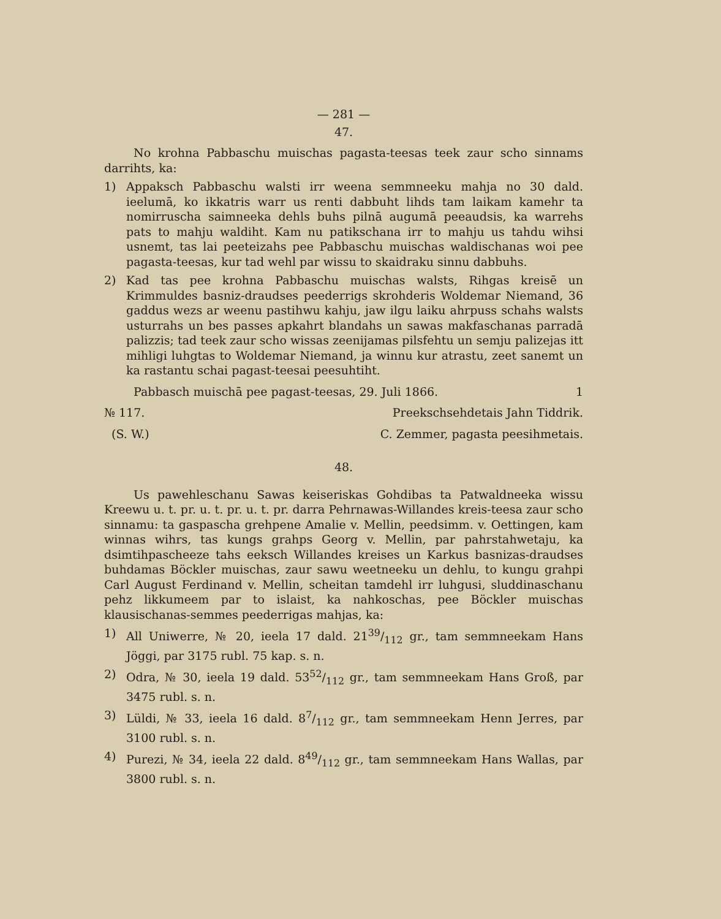— 281 —
47.
No krohna Pabbaschu muischas pagasta-teesas teek zaur scho sinnams darrihts, ka:
1) Appaksch Pabbaschu walsti irr weena semmneeku mahja no 30 dald. ieelumā, ko ikkatris warr us renti dabbuht lihds tam laikam kamehr ta nomirruscha saimneeka dehls buhs pilnā augumā peeaudsis, ka warrehs pats to mahju waldiht. Kam nu patikschana irr to mahju us tahdu wihsi usnemt, tas lai peeteizahs pee Pabbaschu muischas waldischanas woi pee pagasta-teesas, kur tad wehl par wissu to skaidraku sinnu dabbuhs.
2) Kad tas pee krohna Pabbaschu muischas walsts, Rihgas kreisē un Krimmuldes basniz-draudses peederrigs skrohderis Woldemar Niemand, 36 gaddus wezs ar weenu pastihwu kahju, jaw ilgu laiku ahrpuss schahs walsts usturrahs un bes passes apkahrt blandahs un sawas makfaschanas parradā palizzis; tad teek zaur scho wissas zeenijamas pilsfehtu un semju palizejas itt mihligi luhgtas to Woldemar Niemand, ja winnu kur atrastu, zeet sanemt un ka rastantu schai pagast-teesai peesuhtiht.
Pabbasch muischā pee pagast-teesas, 29. Juli 1866. 1
№ 117. Preekschsehdetais Jahn Tiddrik.
(S. W.) C. Zemmer, pagasta peesihmetais.
48.
Us pawehleschanu Sawas keiseriskas Gohdibas ta Patwaldneeka wissu Kreewu u. t. pr. u. t. pr. u. t. pr. darra Pehrnawas-Willandes kreis-teesa zaur scho sinnamu: ta gaspascha grehpene Amalie v. Mellin, peedsimm. v. Oettingen, kam winnas wihrs, tas kungs grahps Georg v. Mellin, par pahrstahwetaju, ka dsimtihpascheeze tahs eeksch Willandes kreises un Karkus basnizas-draudses buhdamas Böckler muischas, zaur sawu weetneeku un dehlu, to kungu grahpi Carl August Ferdinand v. Mellin, scheitan tamdehl irr luhgusi, sluddinaschanu pehz likkumeem par to islaist, ka nahkoschas, pee Böckler muischas klausischanas-semmes peederrigas mahjas, ka:
1) All Uniwerre, № 20, ieela 17 dald. 2139/112 gr., tam semmneekam Hans Jöggi, par 3175 rubl. 75 kap. s. n.
2) Odra, № 30, ieela 19 dald. 5352/112 gr., tam semmneekam Hans Groß, par 3475 rubl. s. n.
3) Lüldi, № 33, ieela 16 dald. 87/112 gr., tam semmneekam Henn Jerres, par 3100 rubl. s. n.
4) Purezi, № 34, ieela 22 dald. 849/112 gr., tam semmneekam Hans Wallas, par 3800 rubl. s. n.